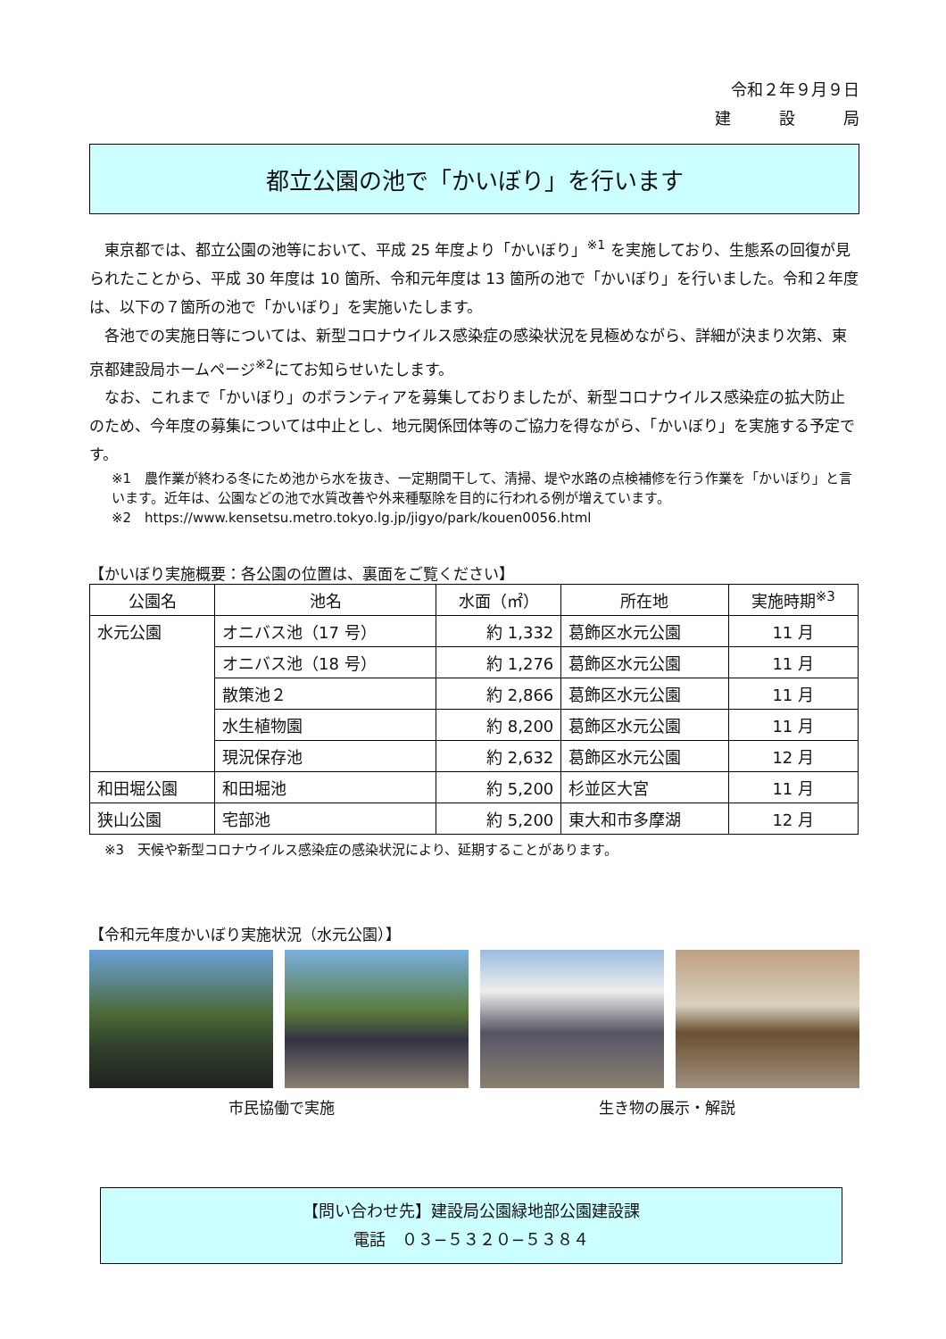令和２年９月９日
建　　　設　　　局
都立公園の池で「かいぼり」を行います
東京都では、都立公園の池等において、平成 25 年度より「かいぼり」<sup>※1</sup> を実施しており、生態系の回復が見られたことから、平成 30 年度は 10 箇所、令和元年度は 13 箇所の池で「かいぼり」を行いました。令和２年度は、以下の７箇所の池で「かいぼり」を実施いたします。
各池での実施日等については、新型コロナウイルス感染症の感染状況を見極めながら、詳細が決まり次第、東京都建設局ホームページ<sup>※2</sup>にてお知らせいたします。
なお、これまで「かいぼり」のボランティアを募集しておりましたが、新型コロナウイルス感染症の拡大防止のため、今年度の募集については中止とし、地元関係団体等のご協力を得ながら、「かいぼり」を実施する予定です。
※1　農作業が終わる冬にため池から水を抜き、一定期間干して、清掃、堤や水路の点検補修を行う作業を「かいぼり」と言います。近年は、公園などの池で水質改善や外来種駆除を目的に行われる例が増えています。
※2　https://www.kensetsu.metro.tokyo.lg.jp/jigyo/park/kouen0056.html
【かいぼり実施概要：各公園の位置は、裏面をご覧ください】
| 公園名 | 池名 | 水面（㎡） | 所在地 | 実施時期<sup>※3</sup> |
| --- | --- | --- | --- | --- |
| 水元公園 | オニバス池（17 号） | 約 1,332 | 葛飾区水元公園 | 11 月 |
| | オニバス池（18 号） | 約 1,276 | 葛飾区水元公園 | 11 月 |
| | 散策池２ | 約 2,866 | 葛飾区水元公園 | 11 月 |
| | 水生植物園 | 約 8,200 | 葛飾区水元公園 | 11 月 |
| | 現況保存池 | 約 2,632 | 葛飾区水元公園 | 12 月 |
| 和田堀公園 | 和田堀池 | 約 5,200 | 杉並区大宮 | 11 月 |
| 狭山公園 | 宅部池 | 約 5,200 | 東大和市多摩湖 | 12 月 |
※3　天候や新型コロナウイルス感染症の感染状況により、延期することがあります。
【令和元年度かいぼり実施状況（水元公園）】
市民協働で実施 生き物の展示・解説
【問い合わせ先】建設局公園緑地部公園建設課
電話　０３−５３２０−５３８４